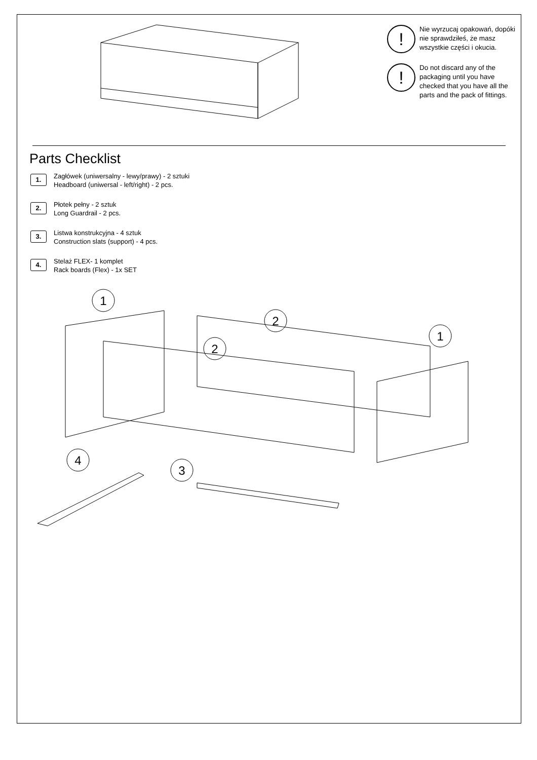!
Nie wyrzucaj opakowań, dopóki nie sprawdziłeś, że masz wszystkie części i okucia.
!
Do not discard any of the packaging until you have checked that you have all the parts and the pack of fittings.
Parts Checklist
1.
Zagłówek (uniwersalny - lewy/prawy) - 2 sztuki
Headboard (uniwersal - left/right) - 2 pcs.
2.
Płotek pełny - 2 sztuk
Long Guardrail - 2 pcs.
3.
Listwa konstrukcyjna - 4 sztuk
Construction slats (support) - 4 pcs.
4.
Stelaż FLEX- 1 komplet
Rack boards (Flex) - 1x SET
1
2
2
1
4
3